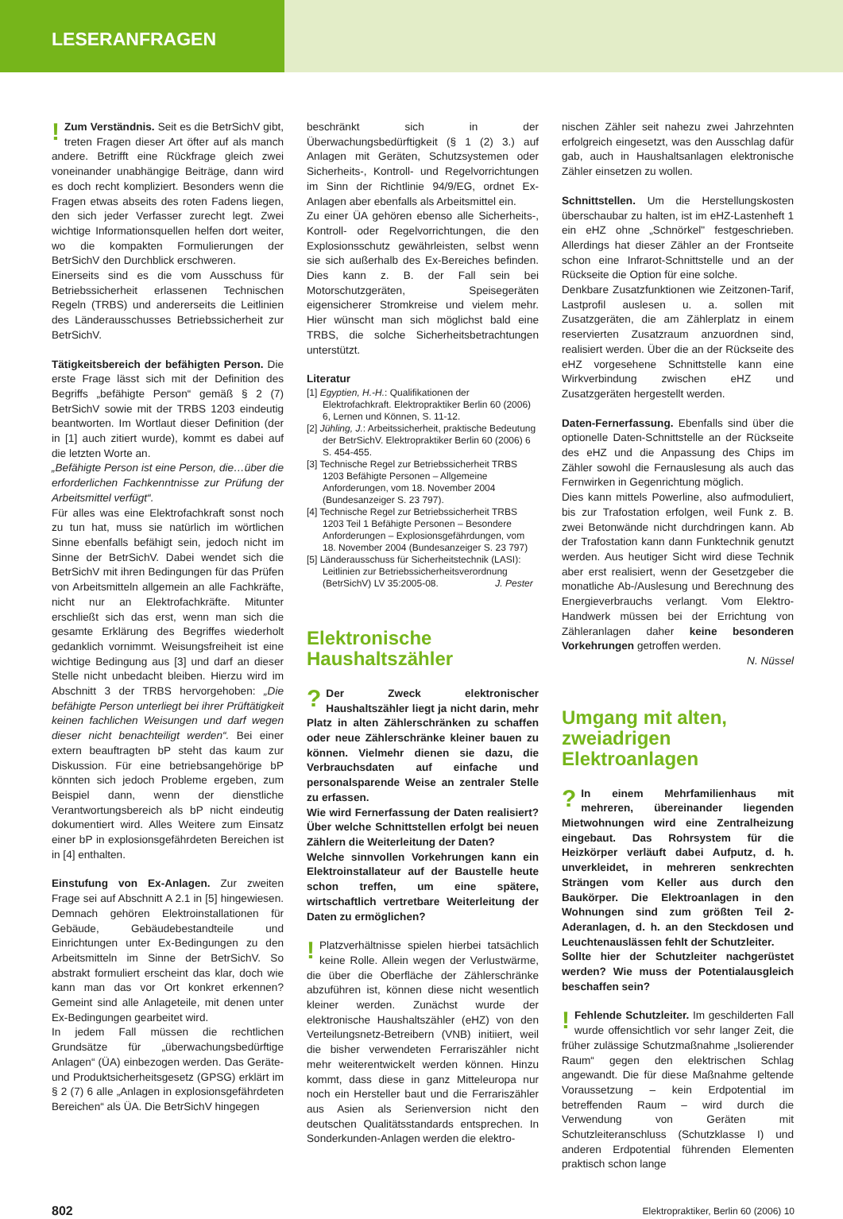LESERANFRAGEN
! Zum Verständnis. Seit es die BetrSichV gibt, treten Fragen dieser Art öfter auf als manch andere. Betrifft eine Rückfrage gleich zwei voneinander unabhängige Beiträge, dann wird es doch recht kompliziert. Besonders wenn die Fragen etwas abseits des roten Fadens liegen, den sich jeder Verfasser zurecht legt. Zwei wichtige Informationsquellen helfen dort weiter, wo die kompakten Formulierungen der BetrSichV den Durchblick erschweren.
Einerseits sind es die vom Ausschuss für Betriebssicherheit erlassenen Technischen Regeln (TRBS) und andererseits die Leitlinien des Länderausschusses Betriebssicherheit zur BetrSichV.
Tätigkeitsbereich der befähigten Person. Die erste Frage lässt sich mit der Definition des Begriffs „befähigte Person“ gemäß § 2 (7) BetrSichV sowie mit der TRBS 1203 eindeutig beantworten. Im Wortlaut dieser Definition (der in [1] auch zitiert wurde), kommt es dabei auf die letzten Worte an.
„Befähigte Person ist eine Person, die…über die erforderlichen Fachkenntnisse zur Prüfung der Arbeitsmittel verfügt“.
Für alles was eine Elektrofachkraft sonst noch zu tun hat, muss sie natürlich im wörtlichen Sinne ebenfalls befähigt sein, jedoch nicht im Sinne der BetrSichV. Dabei wendet sich die BetrSichV mit ihren Bedingungen für das Prüfen von Arbeitsmitteln allgemein an alle Fachkräfte, nicht nur an Elektrofachkräfte. Mitunter erschließt sich das erst, wenn man sich die gesamte Erklärung des Begriffes wiederholt gedanklich vornimmt. Weisungsfreiheit ist eine wichtige Bedingung aus [3] und darf an dieser Stelle nicht unbedacht bleiben. Hierzu wird im Abschnitt 3 der TRBS hervorgehoben: „Die befähigte Person unterliegt bei ihrer Prüftätigkeit keinen fachlichen Weisungen und darf wegen dieser nicht benachteiligt werden“. Bei einer extern beauftragten bP steht das kaum zur Diskussion. Für eine betriebsangehörige bP könnten sich jedoch Probleme ergeben, zum Beispiel dann, wenn der dienstliche Verantwortungsbereich als bP nicht eindeutig dokumentiert wird. Alles Weitere zum Einsatz einer bP in explosionsgefährdeten Bereichen ist in [4] enthalten.
Einstufung von Ex-Anlagen. Zur zweiten Frage sei auf Abschnitt A 2.1 in [5] hingewiesen. Demnach gehören Elektroinstallationen für Gebäude, Gebäudebestandteile und Einrichtungen unter Ex-Bedingungen zu den Arbeitsmitteln im Sinne der BetrSichV. So abstrakt formuliert erscheint das klar, doch wie kann man das vor Ort konkret erkennen? Gemeint sind alle Anlageteile, mit denen unter Ex-Bedingungen gearbeitet wird.
In jedem Fall müssen die rechtlichen Grundsätze für „überwachungsbedürftige Anlagen“ (ÜA) einbezogen werden. Das Geräte- und Produktsicherheitsgesetz (GPSG) erklärt im § 2 (7) 6 alle „Anlagen in explosionsgefährdeten Bereichen“ als ÜA. Die BetrSichV hingegen
beschränkt sich in der Überwachungsbedürftigkeit (§ 1 (2) 3.) auf Anlagen mit Geräten, Schutzsystemen oder Sicherheits-, Kontroll- und Regelvorrichtungen im Sinn der Richtlinie 94/9/EG, ordnet Ex-Anlagen aber ebenfalls als Arbeitsmittel ein.
Zu einer ÜA gehören ebenso alle Sicherheits-, Kontroll- oder Regelvorrichtungen, die den Explosionsschutz gewährleisten, selbst wenn sie sich außerhalb des Ex-Bereiches befinden. Dies kann z. B. der Fall sein bei Motorschutzgeräten, Speisegeräten eigensicherer Stromkreise und vielem mehr. Hier wünscht man sich möglichst bald eine TRBS, die solche Sicherheitsbetrachtungen unterstützt.
Literatur
[1] Egyptien, H.-H.: Qualifikationen der Elektrofachkraft. Elektropraktiker Berlin 60 (2006) 6, Lernen und Können, S. 11-12.
[2] Jühling, J.: Arbeitssicherheit, praktische Bedeutung der BetrSichV. Elektropraktiker Berlin 60 (2006) 6 S. 454-455.
[3] Technische Regel zur Betriebssicherheit TRBS 1203 Befähigte Personen – Allgemeine Anforderungen, vom 18. November 2004 (Bundesanzeiger S. 23 797).
[4] Technische Regel zur Betriebssicherheit TRBS 1203 Teil 1 Befähigte Personen – Besondere Anforderungen – Explosionsgefährdungen, vom 18. November 2004 (Bundesanzeiger S. 23 797)
[5] Länderausschuss für Sicherheitstechnik (LASI): Leitlinien zur Betriebssicherheitsverordnung (BetrSichV) LV 35:2005-08. J. Pester
Elektronische Haushaltszähler
? Der Zweck elektronischer Haushaltszähler liegt ja nicht darin, mehr Platz in alten Zählerschränken zu schaffen oder neue Zählerschränke kleiner bauen zu können. Vielmehr dienen sie dazu, die Verbrauchsdaten auf einfache und personalsparende Weise an zentraler Stelle zu erfassen.
Wie wird Fernerfassung der Daten realisiert? Über welche Schnittstellen erfolgt bei neuen Zählern die Weiterleitung der Daten?
Welche sinnvollen Vorkehrungen kann ein Elektroinstallateur auf der Baustelle heute schon treffen, um eine spätere, wirtschaftlich vertretbare Weiterleitung der Daten zu ermöglichen?
! Platzverhältnisse spielen hierbei tatsächlich keine Rolle. Allein wegen der Verlustwärme, die über die Oberfläche der Zählerschränke abzuführen ist, können diese nicht wesentlich kleiner werden. Zunächst wurde der elektronische Haushaltszähler (eHZ) von den Verteilungsnetz-Betreibern (VNB) initiiert, weil die bisher verwendeten Ferrariszähler nicht mehr weiterentwickelt werden können. Hinzu kommt, dass diese in ganz Mitteleuropa nur noch ein Hersteller baut und die Ferrariszähler aus Asien als Serienversion nicht den deutschen Qualitätsstandards entsprechen. In Sonderkunden-Anlagen werden die elektro-
nischen Zähler seit nahezu zwei Jahrzehnten erfolgreich eingesetzt, was den Ausschlag dafür gab, auch in Haushaltsanlagen elektronische Zähler einsetzen zu wollen.
Schnittstellen. Um die Herstellungskosten überschaubar zu halten, ist im eHZ-Lastenheft 1 ein eHZ ohne „Schnörkel" festgeschrieben. Allerdings hat dieser Zähler an der Frontseite schon eine Infrarot-Schnittstelle und an der Rückseite die Option für eine solche.
Denkbare Zusatzfunktionen wie Zeitzonen-Tarif, Lastprofil auslesen u. a. sollen mit Zusatzgeräten, die am Zählerplatz in einem reservierten Zusatzraum anzuordnen sind, realisiert werden. Über die an der Rückseite des eHZ vorgesehene Schnittstelle kann eine Wirkverbindung zwischen eHZ und Zusatzgeräten hergestellt werden.
Daten-Fernerfassung. Ebenfalls sind über die optionelle Daten-Schnittstelle an der Rückseite des eHZ und die Anpassung des Chips im Zähler sowohl die Fernauslesung als auch das Fernwirken in Gegenrichtung möglich.
Dies kann mittels Powerline, also aufmoduliert, bis zur Trafostation erfolgen, weil Funk z. B. zwei Betonwände nicht durchdringen kann. Ab der Trafostation kann dann Funktechnik genutzt werden. Aus heutiger Sicht wird diese Technik aber erst realisiert, wenn der Gesetzgeber die monatliche Ab-/Auslesung und Berechnung des Energieverbrauchs verlangt. Vom Elektro-Handwerk müssen bei der Errichtung von Zähleranlagen daher keine besonderen Vorkehrungen getroffen werden.
N. Nüssel
Umgang mit alten, zweiadrigen Elektroanlagen
? In einem Mehrfamilienhaus mit mehreren, übereinander liegenden Mietwohnungen wird eine Zentralheizung eingebaut. Das Rohrsystem für die Heizkörper verläuft dabei Aufputz, d. h. unverkleidet, in mehreren senkrechten Strängen vom Keller aus durch den Baukörper. Die Elektroanlagen in den Wohnungen sind zum größten Teil 2-Aderanlagen, d. h. an den Steckdosen und Leuchtenauslässen fehlt der Schutzleiter.
Sollte hier der Schutzleiter nachgerüstet werden? Wie muss der Potentialausgleich beschaffen sein?
! Fehlende Schutzleiter. Im geschilderten Fall wurde offensichtlich vor sehr langer Zeit, die früher zulässige Schutzmaßnahme „Isolierender Raum“ gegen den elektrischen Schlag angewandt. Die für diese Maßnahme geltende Voraussetzung – kein Erdpotential im betreffenden Raum – wird durch die Verwendung von Geräten mit Schutzleiteranschluss (Schutzklasse I) und anderen Erdpotential führenden Elementen praktisch schon lange
802 Elektropraktiker, Berlin 60 (2006) 10